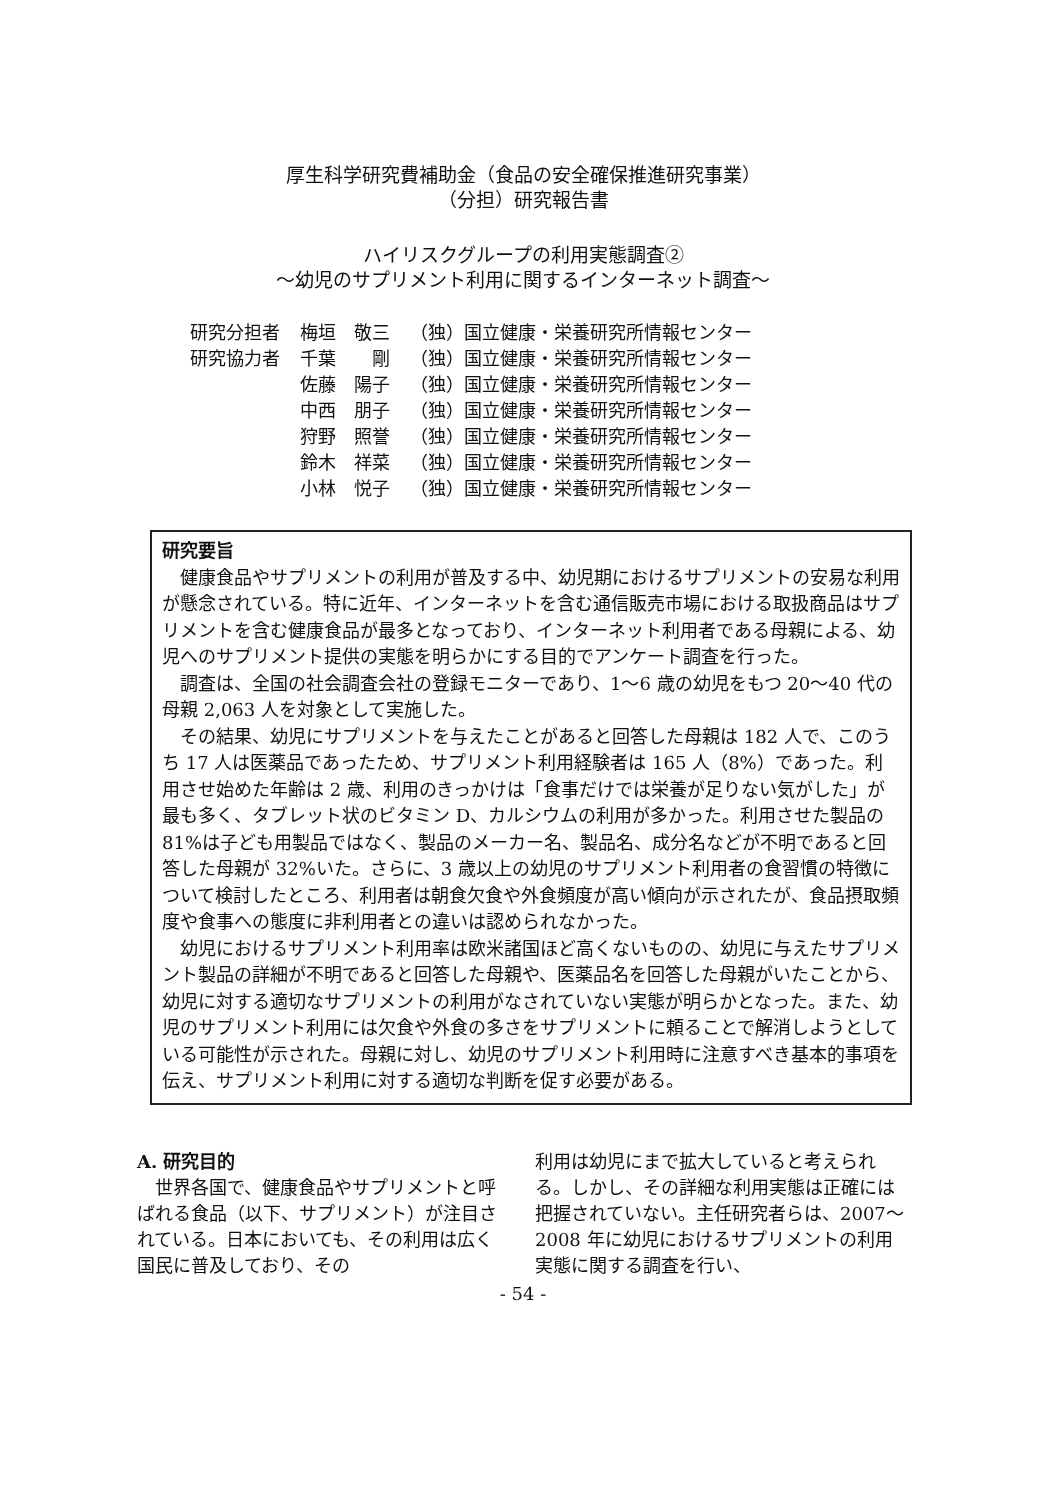厚生科学研究費補助金（食品の安全確保推進研究事業）
（分担）研究報告書
ハイリスクグループの利用実態調査②
～幼児のサプリメント利用に関するインターネット調査～
| 研究分担者 | 梅垣 敬三 | （独）国立健康・栄養研究所情報センター |
| 研究協力者 | 千葉 剛 | （独）国立健康・栄養研究所情報センター |
| | 佐藤 陽子 | （独）国立健康・栄養研究所情報センター |
| | 中西 朋子 | （独）国立健康・栄養研究所情報センター |
| | 狩野 照誉 | （独）国立健康・栄養研究所情報センター |
| | 鈴木 祥菜 | （独）国立健康・栄養研究所情報センター |
| | 小林 悦子 | （独）国立健康・栄養研究所情報センター |
研究要旨
健康食品やサプリメントの利用が普及する中、幼児期におけるサプリメントの安易な利用が懸念されている。特に近年、インターネットを含む通信販売市場における取扱商品はサプリメントを含む健康食品が最多となっており、インターネット利用者である母親による、幼児へのサプリメント提供の実態を明らかにする目的でアンケート調査を行った。
調査は、全国の社会調査会社の登録モニターであり、1～6 歳の幼児をもつ 20～40 代の母親 2,063 人を対象として実施した。
その結果、幼児にサプリメントを与えたことがあると回答した母親は 182 人で、このうち 17 人は医薬品であったため、サプリメント利用経験者は 165 人（8%）であった。利用させ始めた年齢は 2 歳、利用のきっかけは「食事だけでは栄養が足りない気がした」が最も多く、タブレット状のビタミン D、カルシウムの利用が多かった。利用させた製品の 81%は子ども用製品ではなく、製品のメーカー名、製品名、成分名などが不明であると回答した母親が 32%いた。さらに、3 歳以上の幼児のサプリメント利用者の食習慣の特徴について検討したところ、利用者は朝食欠食や外食頻度が高い傾向が示されたが、食品摂取頻度や食事への態度に非利用者との違いは認められなかった。
幼児におけるサプリメント利用率は欧米諸国ほど高くないものの、幼児に与えたサプリメント製品の詳細が不明であると回答した母親や、医薬品名を回答した母親がいたことから、幼児に対する適切なサプリメントの利用がなされていない実態が明らかとなった。また、幼児のサプリメント利用には欠食や外食の多さをサプリメントに頼ることで解消しようとしている可能性が示された。母親に対し、幼児のサプリメント利用時に注意すべき基本的事項を伝え、サプリメント利用に対する適切な判断を促す必要がある。
A. 研究目的
世界各国で、健康食品やサプリメントと呼ばれる食品（以下、サプリメント）が注目されている。日本においても、その利用は広く国民に普及しており、その
利用は幼児にまで拡大していると考えられる。しかし、その詳細な利用実態は正確には把握されていない。主任研究者らは、2007～2008 年に幼児におけるサプリメントの利用実態に関する調査を行い、
- 54 -